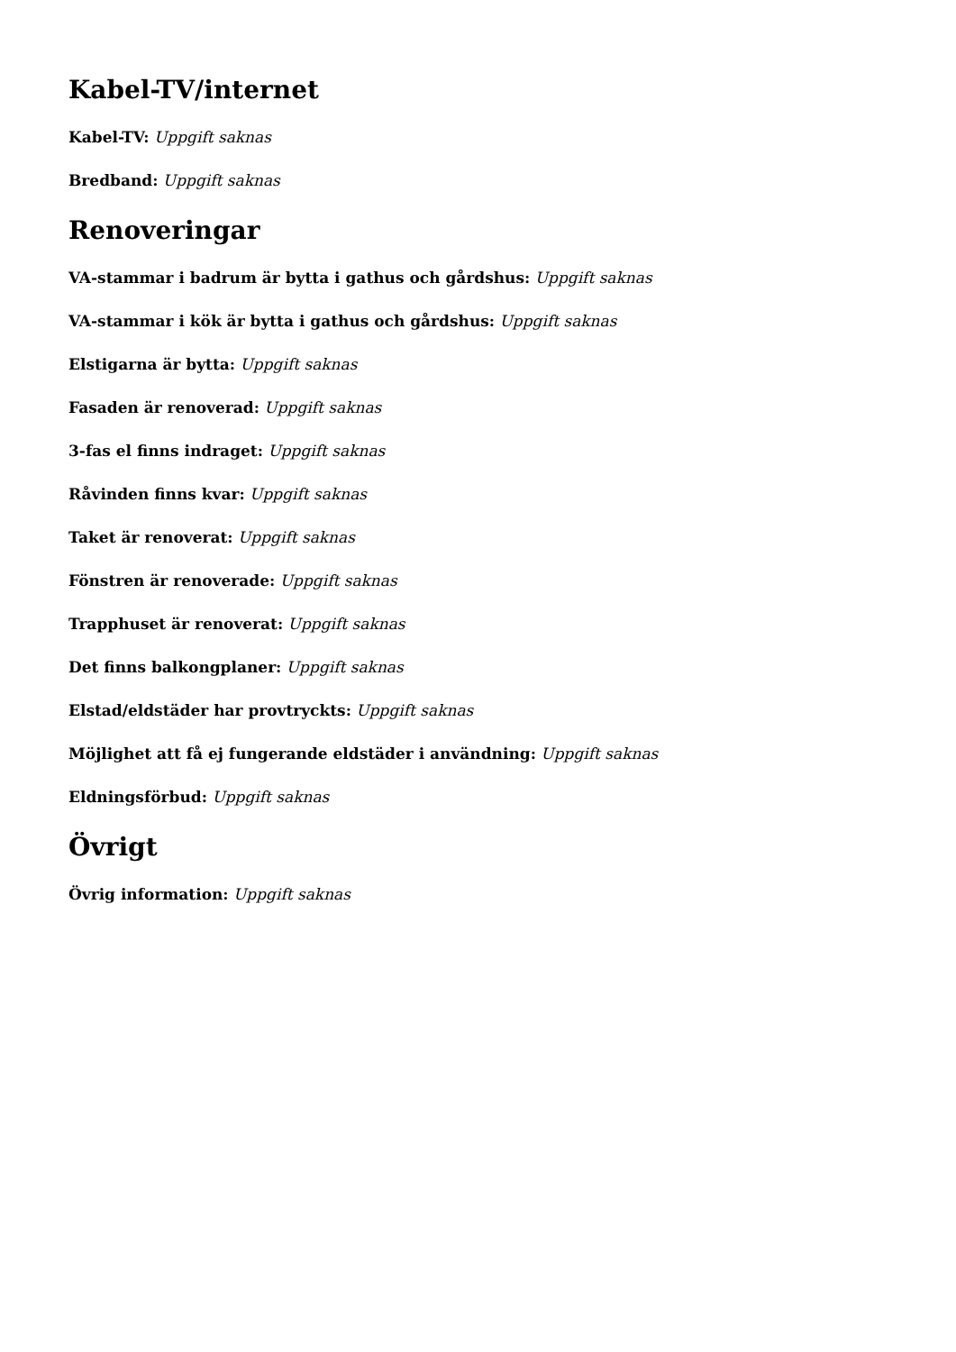Kabel-TV/internet
Kabel-TV: Uppgift saknas
Bredband: Uppgift saknas
Renoveringar
VA-stammar i badrum är bytta i gathus och gårdshus: Uppgift saknas
VA-stammar i kök är bytta i gathus och gårdshus: Uppgift saknas
Elstigarna är bytta: Uppgift saknas
Fasaden är renoverad: Uppgift saknas
3-fas el finns indraget: Uppgift saknas
Råvinden finns kvar: Uppgift saknas
Taket är renoverat: Uppgift saknas
Fönstren är renoverade: Uppgift saknas
Trapphuset är renoverat: Uppgift saknas
Det finns balkongplaner: Uppgift saknas
Elstad/eldstäder har provtryckts: Uppgift saknas
Möjlighet att få ej fungerande eldstäder i användning: Uppgift saknas
Eldningsförbud: Uppgift saknas
Övrigt
Övrig information: Uppgift saknas